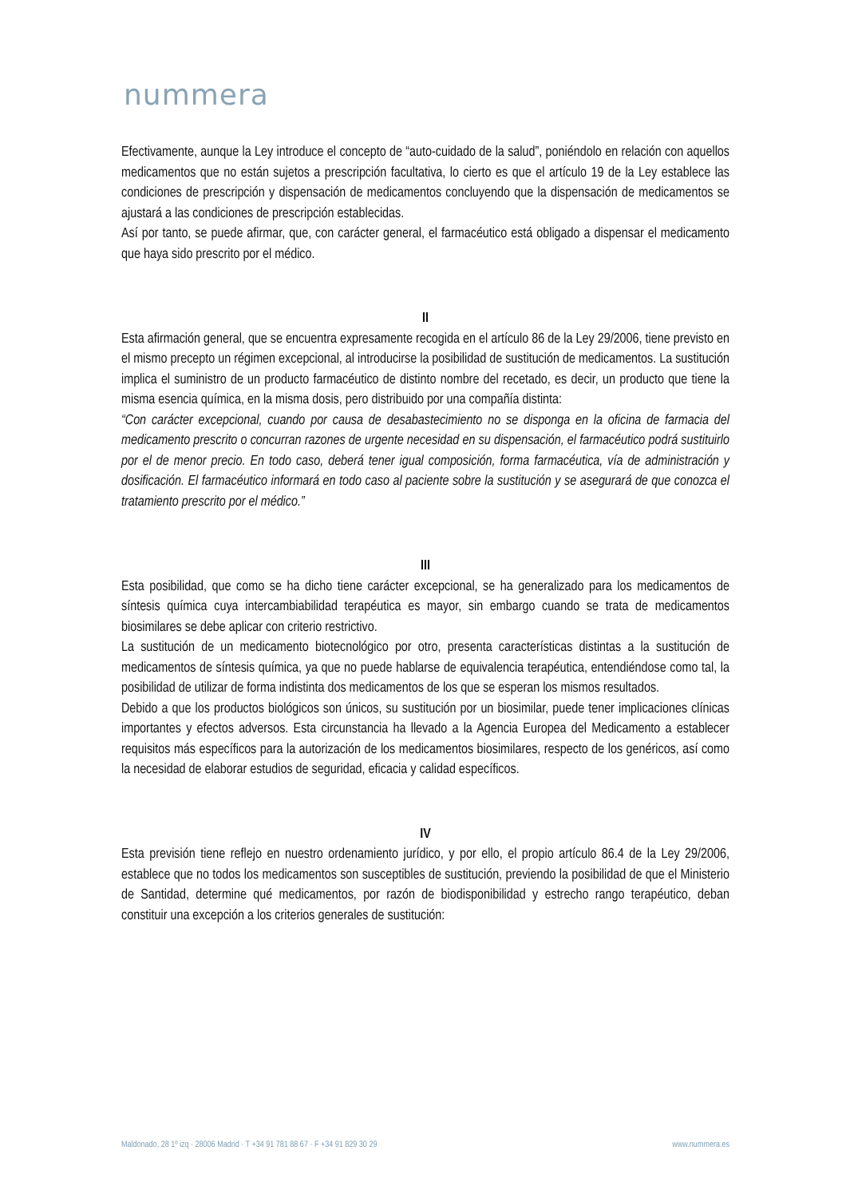nummera
Efectivamente, aunque la Ley introduce el concepto de “auto-cuidado de la salud”, poniéndolo en relación con aquellos medicamentos que no están sujetos a prescripción facultativa, lo cierto es que el artículo 19 de la Ley establece las condiciones de prescripción y dispensación de medicamentos concluyendo que la dispensación de medicamentos se ajustará a las condiciones de prescripción establecidas.
Así por tanto, se puede afirmar, que, con carácter general, el farmacéutico está obligado a dispensar el medicamento que haya sido prescrito por el médico.
II
Esta afirmación general, que se encuentra expresamente recogida en el artículo 86 de la Ley 29/2006, tiene previsto en el mismo precepto un régimen excepcional, al introducirse la posibilidad de sustitución de medicamentos. La sustitución implica el suministro de un producto farmacéutico de distinto nombre del recetado, es decir, un producto que tiene la misma esencia química, en la misma dosis, pero distribuido por una compañía distinta:
“Con carácter excepcional, cuando por causa de desabastecimiento no se disponga en la oficina de farmacia del medicamento prescrito o concurran razones de urgente necesidad en su dispensación, el farmacéutico podrá sustituirlo por el de menor precio. En todo caso, deberá tener igual composición, forma farmacéutica, vía de administración y dosificación. El farmacéutico informará en todo caso al paciente sobre la sustitución y se asegurará de que conozca el tratamiento prescrito por el médico.”
III
Esta posibilidad, que como se ha dicho tiene carácter excepcional, se ha generalizado para los medicamentos de síntesis química cuya intercambiabilidad terapéutica es mayor, sin embargo cuando se trata de medicamentos biosimilares se debe aplicar con criterio restrictivo.
La sustitución de un medicamento biotecnológico por otro, presenta características distintas a la sustitución de medicamentos de síntesis química, ya que no puede hablarse de equivalencia terapéutica, entendiéndose como tal, la posibilidad de utilizar de forma indistinta dos medicamentos de los que se esperan los mismos resultados.
Debido a que los productos biológicos son únicos, su sustitución por un biosimilar, puede tener implicaciones clínicas importantes y efectos adversos. Esta circunstancia ha llevado a la Agencia Europea del Medicamento a establecer requisitos más específicos para la autorización de los medicamentos biosimilares, respecto de los genéricos, así como la necesidad de elaborar estudios de seguridad, eficacia y calidad específicos.
IV
Esta previsión tiene reflejo en nuestro ordenamiento jurídico, y por ello, el propio artículo 86.4 de la Ley 29/2006, establece que no todos los medicamentos son susceptibles de sustitución, previendo la posibilidad de que el Ministerio de Santidad, determine qué medicamentos, por razón de biodisponibilidad y estrecho rango terapéutico, deban constituir una excepción a los criterios generales de sustitución:
Maldonado, 28 1º izq · 28006 Madrid · T +34 91 781 88 67 · F +34 91 829 30 29 www.nummera.es